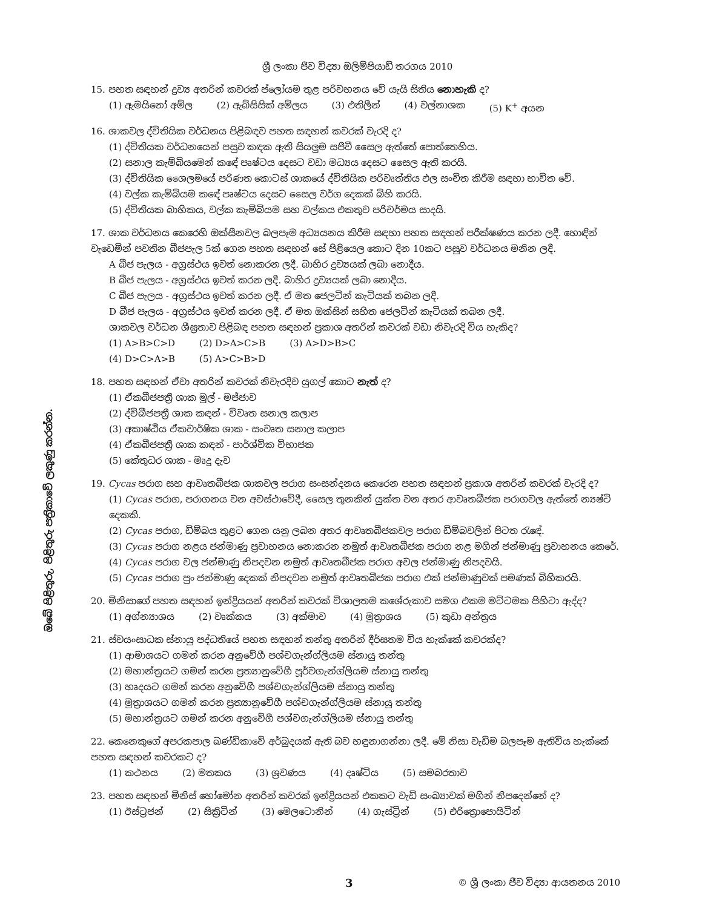ඔබේ පිළිතුරු, පිළිතුරු පත්‍රිකාවේ ලකුණු කරන්න.
ශ්‍රී ලංකා ජීව විද්‍යා ඔලිම්පියාඩ් තරගය 2010
15. පහත සඳහන් ද්‍රව්‍ය අතරින් කවරක් ප්ලෝයම තුළ පරිවහනය වේ යැයි සිතිය නොහැකි ද?
(1) ඇමයිනෝ අම්ල (2) ඇබ්සිසික් අම්ලය (3) එතිලීන් (4) වල්නාශක (5) K<sup>+</sup> අයන
16. ශාකවල ද්විතියික වර්ධනය පිළිබඳව පහත සඳහන් කවරක් වැරදි ද?
(1) ද්විතියක වර්ධනයෙන් පසුව කඳක ඇති සියලුම සජීවී සෛල ඇත්තේ පොත්තෙහිය.
(2) සනාල කැම්බියමෙන් කඳේ පෘෂ්ටය දෙසට වඩා මධ්‍යය දෙසට සෛල ඇති කරයි.
(3) ද්විතියික ශෛලමයේ පරිණත කොටස් ශාකයේ ද්විතියික පරිවෘත්තිය ඵල සංචිත කිරීම සඳහා භාවිත වේ.
(4) වල්ක කැම්බියම කඳේ පෘෂ්ටය දෙසට සෛල වර්ග දෙකක් බිහි කරයි.
(5) ද්විතියක බාහිකය, වල්ක කැම්බියම සහ වල්කය එකතුව පරිචර්මය සාදයි.
17. ශාක වර්ධනය කෙරෙහි ඔක්සීනවල බලපෑම අධ්‍යයනය කිරීම සඳහා පහත සඳහන් පරීක්ෂණය කරන ලදී. හොඳින් වැඩෙමින් පවතින බීජපැල 5ක් ගෙන පහත සඳහන් සේ පිළියෙල කොට දින 10කට පසුව වර්ධනය මනින ලදී.
A බීජ පැලය - අග්‍රස්ථය ඉවත් නොකරන ලදී. බාහිර ද්‍රව්‍යයක් ලබා නොදීය.
B බීජ පැලය - අග්‍රස්ථය ඉවත් කරන ලදී. බාහිර ද්‍රව්‍යයක් ලබා නොදීය.
C බීජ පැලය - අග්‍රස්ථය ඉවත් කරන ලදී. ඒ මත ජෙලටින් කැටියක් තබන ලදී.
D බීජ පැලය - අග්‍රස්ථය ඉවත් කරන ලදී. ඒ මත ඔක්සින් සහිත ජෙලටින් කැටියක් තබන ලදී.
ශාකවල වර්ධන ශීඝ්‍රතාව පිළිබඳ පහත සඳහන් ප්‍රකාශ අතරින් කවරක් වඩා නිවැරදි විය හැකිද?
(1) A>B>C>D (2) D>A>C>B (3) A>D>B>C
(4) D>C>A>B (5) A>C>B>D
18. පහත සඳහන් ඒවා අතරින් කවරක් නිවැරදිව යුගල් කොට නැත් ද?
(1) ඒකබීජපත්‍රී ශාක මුල් - මජ්ජාව
(2) ද්විබීජපත්‍රී ශාක කඳන් - විවෘත සනාල කලාප
(3) අකාෂ්ඨීය ඒකවාර්ෂික ශාක - සංවෘත සනාල කලාප
(4) ඒකබීජපත්‍රී ශාක කඳන් - පාර්ශ්වික විභාජක
(5) කේතුධර ශාක - මෘදු දැව
19. Cycas පරාග සහ ආවෘතබීජක ශාකවල පරාග සංසන්දනය කෙරෙන පහත සඳහන් ප්‍රකාශ අතරින් කවරක් වැරදි ද?
(1) Cycas පරාග, පරාගනය වන අවස්ථාවේදී, සෛල තුනකින් යුක්ත වන අතර ආවෘතබීජක පරාගවල ඇත්තේ න්‍යෂ්ටි දෙකකි.
(2) Cycas පරාග, ඩිම්බය තුළට ගෙන යනු ලබන අතර ආවෘතබීජකවල පරාග ඩිම්බවලින් පිටත රැඳේ.
(3) Cycas පරාග නළය ජන්මාණු ප්‍රවාහනය නොකරන නමුත් ආවෘතබීජක පරාග නළ මගින් ජන්මාණු ප්‍රවාහනය කෙරේ.
(4) Cycas පරාග චල ජන්මාණු නිපදවන නමුත් ආවෘතබීජක පරාග අචල ජන්මාණු නිපදවයි.
(5) Cycas පරාග පුං ජන්මාණු දෙකක් නිපදවන නමුත් ආවෘතබීජක පරාග එක් ජන්මාණුවක් පමණක් බිහිකරයි.
20. මිනිසාගේ පහත සඳහන් ඉන්ද්‍රියයන් අතරින් කවරක් විශාලතම කශේරුකාව සමග එකම මට්ටමක පිහිටා ඇද්ද?
(1) අග්න්‍යාශය (2) වෘක්කය (3) අක්මාව (4) මුත්‍රාශය (5) කුඩා අන්ත්‍රය
21. ස්වයංසාධක ස්නායු පද්ධතියේ පහත සඳහන් තන්තු අතරින් දීර්ඝතම විය හැක්කේ කවරක්ද?
(1) ආමාශයට ගමන් කරන අනුවේගී පශ්චගැන්ග්ලියම ස්නායු තන්තු
(2) මහාන්ත්‍රයට ගමන් කරන ප්‍රත්‍යානුවේගී පූර්වගැන්ග්ලියම ස්නායු තන්තු
(3) හෘදයට ගමන් කරන අනුවේගී පශ්චගැන්ග්ලියම ස්නායු තන්තු
(4) මුත්‍රාශයට ගමන් කරන ප්‍රත්‍යානුවේගී පශ්චගැන්ග්ලියම ස්නායු තන්තු
(5) මහාන්ත්‍රයට ගමන් කරන අනුවේගී පශ්චගැන්ග්ලියම ස්නායු තන්තු
22. කෙනෙකුගේ අපරකපාල ඛණ්ඩිකාවේ අර්බුදයක් ඇති බව හඳුනාගන්නා ලදී. මේ නිසා වැඩිම බලපෑම ඇතිවිය හැක්කේ පහත සඳහන් කවරකට ද?
(1) කථනය (2) මතකය (3) ශ්‍රවණය (4) දෘෂ්ටිය (5) සමබරතාව
23. පහත සඳහන් මිනිස් හෝමෝන අතරින් කවරක් ඉන්ද්‍රියයන් එකකට වැඩි සංඛ්‍යාවක් මගින් නිපදෙන්නේ ද?
(1) ඊස්ට්‍රජන් (2) සික්‍රිටින් (3) මෙලටොනින් (4) ගැස්ට්‍රින් (5) එරිත්‍රොපොයිටින්
3 © ශ්‍රී ලංකා ජීව විද්‍යා ආයතනය 2010